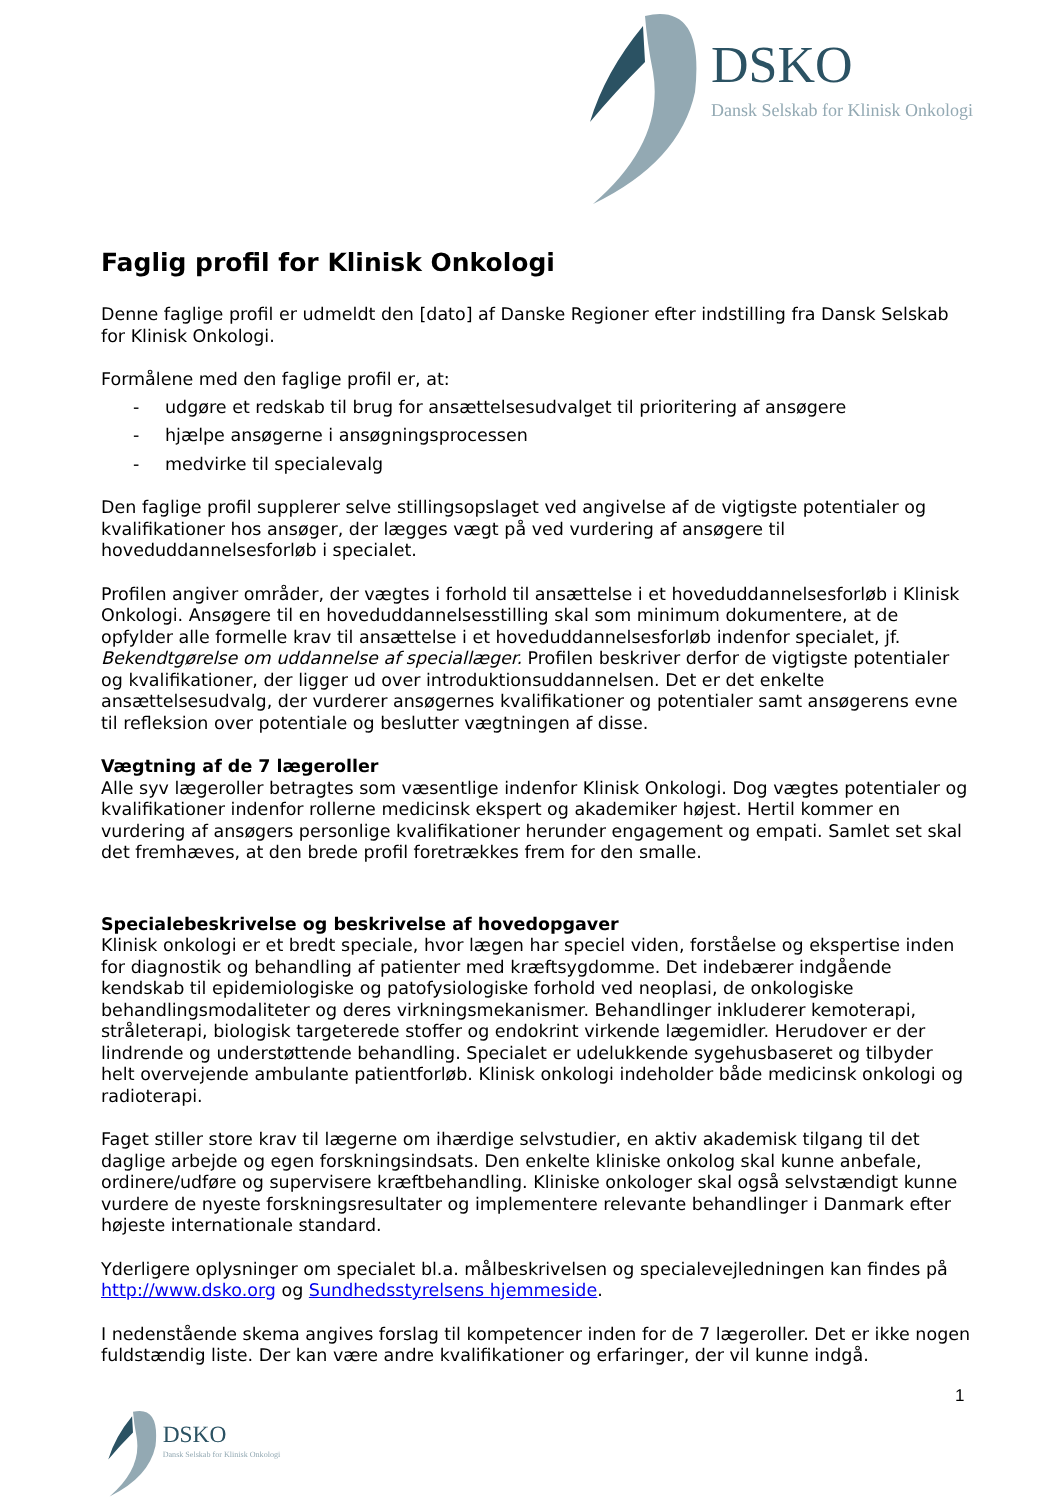DSKO
Dansk Selskab for Klinisk Onkologi
Faglig profil for Klinisk Onkologi
Denne faglige profil er udmeldt den [dato] af Danske Regioner efter indstilling fra Dansk Selskab for Klinisk Onkologi.
Formålene med den faglige profil er, at:
- udgøre et redskab til brug for ansættelsesudvalget til prioritering af ansøgere
- hjælpe ansøgerne i ansøgningsprocessen
- medvirke til specialevalg
Den faglige profil supplerer selve stillingsopslaget ved angivelse af de vigtigste potentialer og kvalifikationer hos ansøger, der lægges vægt på ved vurdering af ansøgere til hoveduddannelsesforløb i specialet.
Profilen angiver områder, der vægtes i forhold til ansættelse i et hoveduddannelsesforløb i Klinisk Onkologi. Ansøgere til en hoveduddannelsesstilling skal som minimum dokumentere, at de opfylder alle formelle krav til ansættelse i et hoveduddannelsesforløb indenfor specialet, jf. Bekendtgørelse om uddannelse af speciallæger. Profilen beskriver derfor de vigtigste potentialer og kvalifikationer, der ligger ud over introduktionsuddannelsen. Det er det enkelte ansættelsesudvalg, der vurderer ansøgernes kvalifikationer og potentialer samt ansøgerens evne til refleksion over potentiale og beslutter vægtningen af disse.
Vægtning af de 7 lægeroller
Alle syv lægeroller betragtes som væsentlige indenfor Klinisk Onkologi. Dog vægtes potentialer og kvalifikationer indenfor rollerne medicinsk ekspert og akademiker højest. Hertil kommer en vurdering af ansøgers personlige kvalifikationer herunder engagement og empati. Samlet set skal det fremhæves, at den brede profil foretrækkes frem for den smalle.
Specialebeskrivelse og beskrivelse af hovedopgaver
Klinisk onkologi er et bredt speciale, hvor lægen har speciel viden, forståelse og ekspertise inden for diagnostik og behandling af patienter med kræftsygdomme. Det indebærer indgående kendskab til epidemiologiske og patofysiologiske forhold ved neoplasi, de onkologiske behandlingsmodaliteter og deres virkningsmekanismer. Behandlinger inkluderer kemoterapi, stråleterapi, biologisk targeterede stoffer og endokrint virkende lægemidler. Herudover er der lindrende og understøttende behandling. Specialet er udelukkende sygehusbaseret og tilbyder helt overvejende ambulante patientforløb. Klinisk onkologi indeholder både medicinsk onkologi og radioterapi.
Faget stiller store krav til lægerne om ihærdige selvstudier, en aktiv akademisk tilgang til det daglige arbejde og egen forskningsindsats. Den enkelte kliniske onkolog skal kunne anbefale, ordinere/udføre og supervisere kræftbehandling. Kliniske onkologer skal også selvstændigt kunne vurdere de nyeste forskningsresultater og implementere relevante behandlinger i Danmark efter højeste internationale standard.
Yderligere oplysninger om specialet bl.a. målbeskrivelsen og specialevejledningen kan findes på http://www.dsko.org og Sundhedsstyrelsens hjemmeside.
I nedenstående skema angives forslag til kompetencer inden for de 7 lægeroller. Det er ikke nogen fuldstændig liste. Der kan være andre kvalifikationer og erfaringer, der vil kunne indgå.
1
DSKO
Dansk Selskab for Klinisk Onkologi